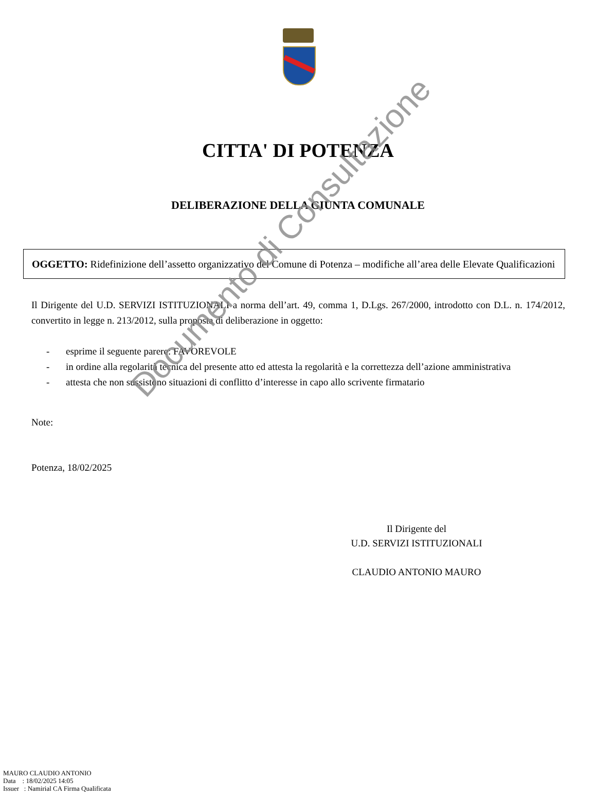CITTA' DI POTENZA
DELIBERAZIONE DELLA GIUNTA COMUNALE
OGGETTO: Ridefinizione dell’assetto organizzativo del Comune di Potenza – modifiche all’area delle Elevate Qualificazioni
Il Dirigente del U.D. SERVIZI ISTITUZIONALI a norma dell’art. 49, comma 1, D.Lgs. 267/2000, introdotto con D.L. n. 174/2012, convertito in legge n. 213/2012, sulla proposta di deliberazione in oggetto:
- esprime il seguente parere: FAVOREVOLE
- in ordine alla regolarità tecnica del presente atto ed attesta la regolarità e la correttezza dell’azione amministrativa
- attesta che non sussistono situazioni di conflitto d’interesse in capo allo scrivente firmatario
Note:
Potenza, 18/02/2025
Il Dirigente del
U.D. SERVIZI ISTITUZIONALI
CLAUDIO ANTONIO MAURO
MAURO CLAUDIO ANTONIO
Data : 18/02/2025 14:05
Issuer : Namirial CA Firma Qualificata
Documento di Consultazione